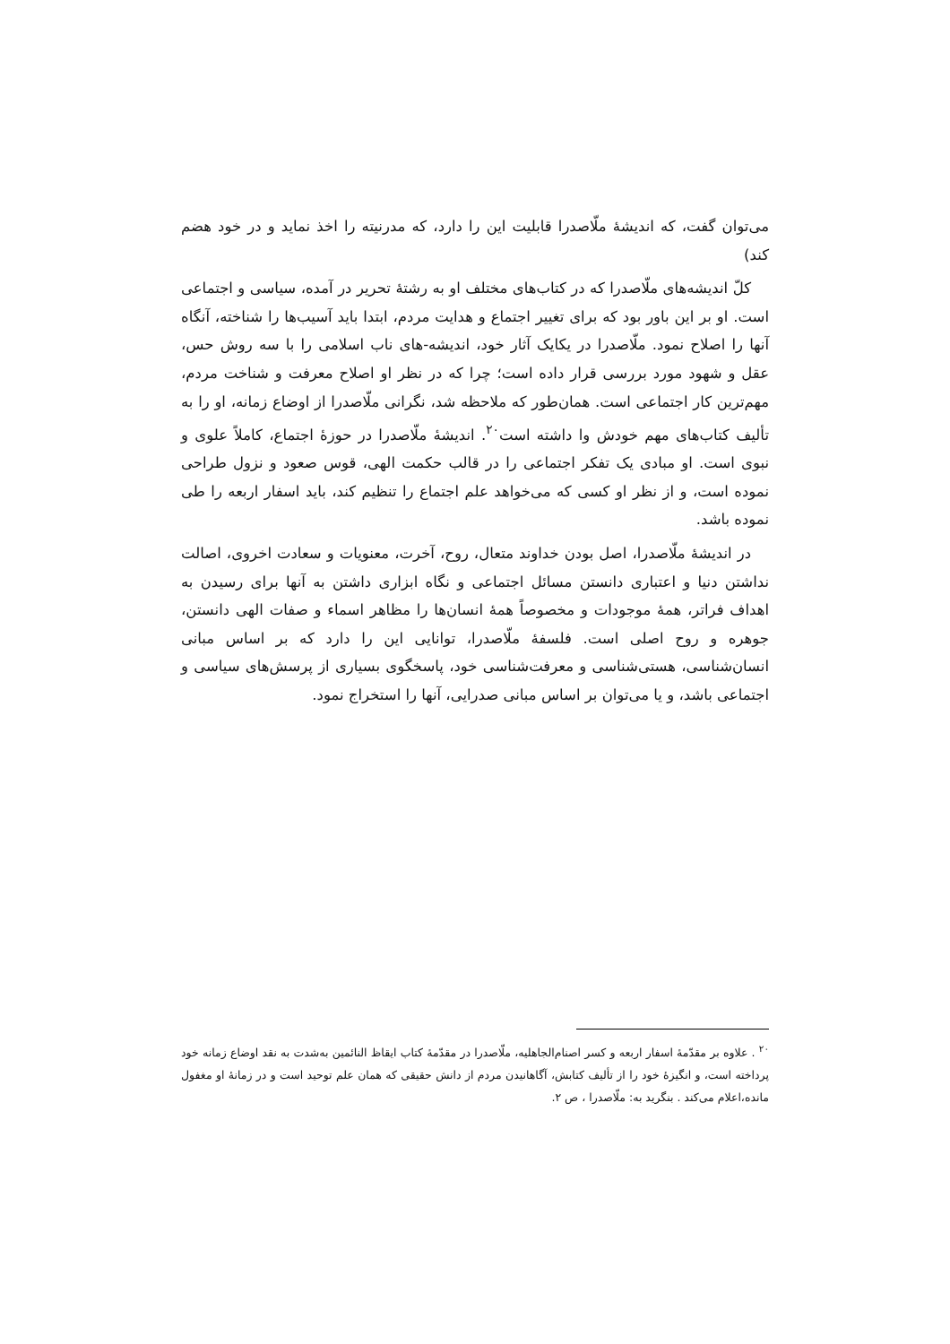می‌توان گفت، که اندیشهٔ ملّاصدرا قابلیت این را دارد، که مدرنیته را اخذ نماید و در خود هضم کند)
کلّ اندیشه‌های ملّاصدرا که در کتاب‌های مختلف او به رشتهٔ تحریر در آمده، سیاسی و اجتماعی است. او بر این باور بود که برای تغییر اجتماع و هدایت مردم، ابتدا باید آسیب‌ها را شناخته، آنگاه آنها را اصلاح نمود. ملّاصدرا در یکایک آثار خود، اندیشه-های ناب اسلامی را با سه روش حس، عقل و شهود مورد بررسی قرار داده است؛ چرا که در نظر او اصلاح معرفت و شناخت مردم، مهم‌ترین کار اجتماعی است. همان‌طور که ملاحظه شد، نگرانی ملّاصدرا از اوضاع زمانه، او را به تألیف کتاب‌های مهم خودش وا داشته است<sup>۲۰</sup>. اندیشهٔ ملّاصدرا در حوزهٔ اجتماع، کاملاً علوی و نبوی است. او مبادی یک تفکر اجتماعی را در قالب حکمت الهی، قوس صعود و نزول طراحی نموده است، و از نظر او کسی که می‌خواهد علم اجتماع را تنظیم کند، باید اسفار اربعه را طی نموده باشد.
در اندیشهٔ ملّاصدرا، اصل بودن خداوند متعال، روح، آخرت، معنویات و سعادت اخروی، اصالت نداشتن دنیا و اعتباری دانستن مسائل اجتماعی و نگاه ابزاری داشتن به آنها برای رسیدن به اهداف فراتر، همهٔ موجودات و مخصوصاً همهٔ انسان‌ها را مظاهر اسماء و صفات الهی دانستن، جوهره و روح اصلی است. فلسفهٔ ملّاصدرا، توانایی این را دارد که بر اساس مبانی انسان‌شناسی، هستی‌شناسی و معرفت‌شناسی خود، پاسخگوی بسیاری از پرسش‌های سیاسی و اجتماعی باشد، و یا می‌توان بر اساس مبانی صدرایی، آنها را استخراج نمود.
<sup>۲۰</sup> . علاوه بر مقدّمهٔ اسفار اربعه و کسر اصنام‌الجاهلیه، ملّاصدرا در مقدّمهٔ کتاب ایقاظ النائمین به‌شدت به نقد اوضاع زمانه خود پرداخته است، و انگیزهٔ خود را از تألیف کتابش، آگاهانیدن مردم از دانش حقیقی که همان علم توحید است و در زمانهٔ او مغفول مانده،اعلام می‌کند . بنگرید به: ملّاصدرا ، ص ۲.